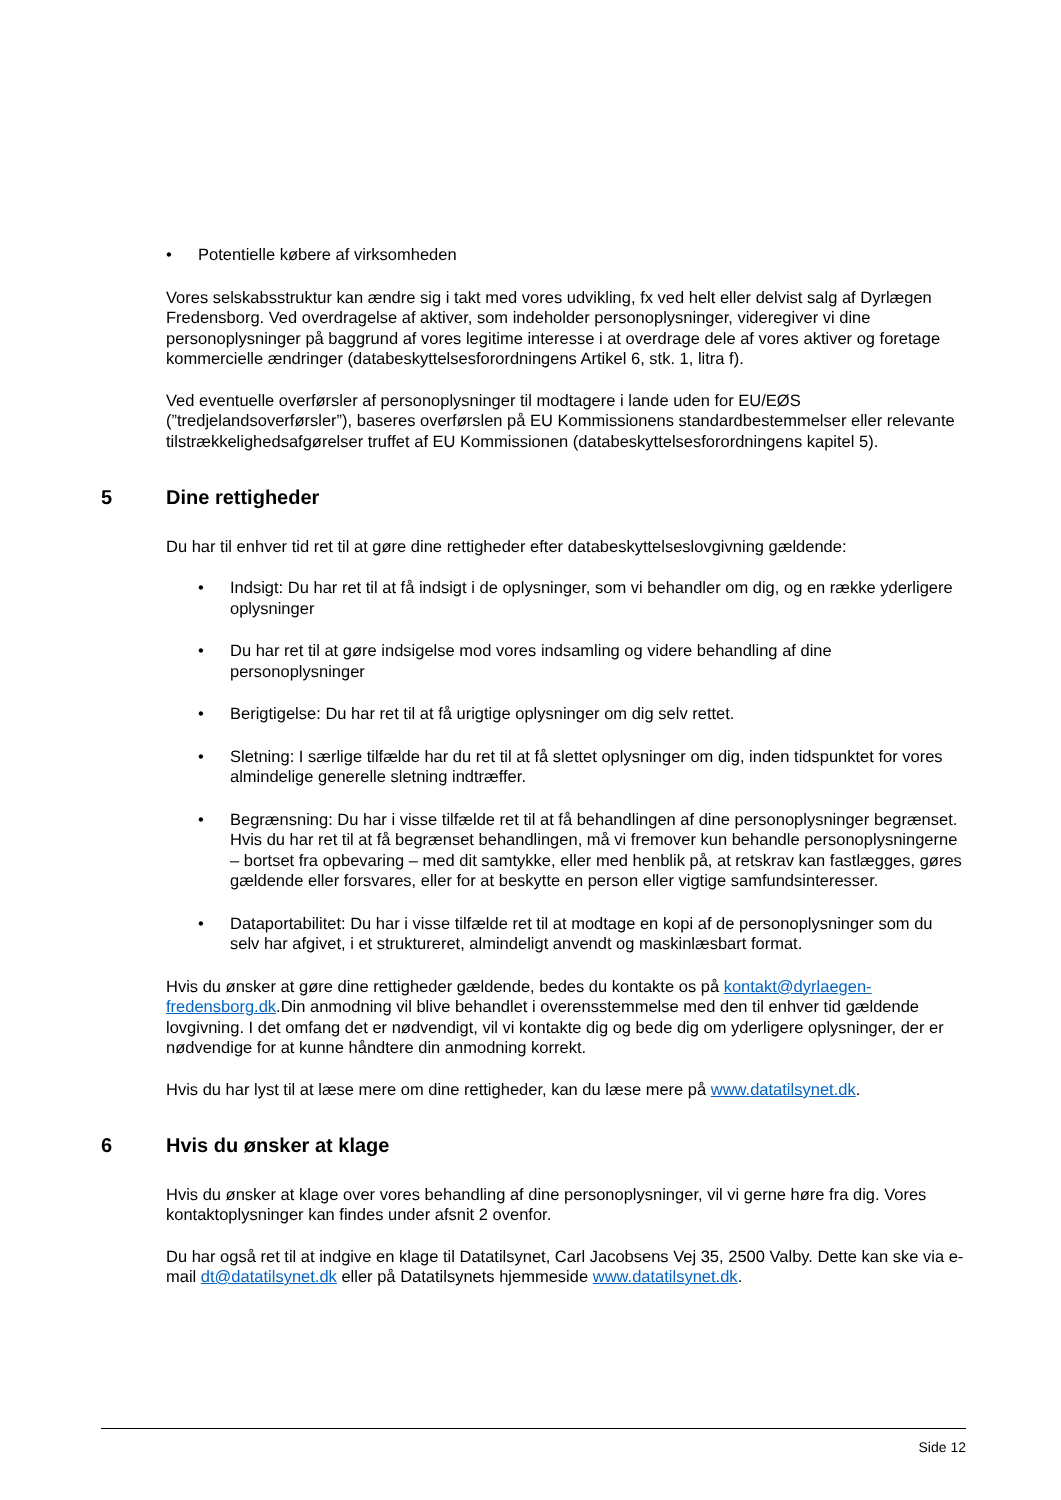• Potentielle købere af virksomheden
Vores selskabsstruktur kan ændre sig i takt med vores udvikling, fx ved helt eller delvist salg af Dyrlægen Fredensborg. Ved overdragelse af aktiver, som indeholder personoplysninger, videregiver vi dine personoplysninger på baggrund af vores legitime interesse i at overdrage dele af vores aktiver og foretage kommercielle ændringer (databeskyttelsesforordningens Artikel 6, stk. 1, litra f).
Ved eventuelle overførsler af personoplysninger til modtagere i lande uden for EU/EØS (”tredjelandsoverførsler”), baseres overførslen på EU Kommissionens standardbestemmelser eller relevante tilstrækkelighedsafgørelser truffet af EU Kommissionen (databeskyttelsesforordningens kapitel 5).
5 Dine rettigheder
Du har til enhver tid ret til at gøre dine rettigheder efter databeskyttelseslovgivning gældende:
• Indsigt: Du har ret til at få indsigt i de oplysninger, som vi behandler om dig, og en række yderligere oplysninger
• Du har ret til at gøre indsigelse mod vores indsamling og videre behandling af dine personoplysninger
• Berigtigelse: Du har ret til at få urigtige oplysninger om dig selv rettet.
• Sletning: I særlige tilfælde har du ret til at få slettet oplysninger om dig, inden tidspunktet for vores almindelige generelle sletning indtræffer.
• Begrænsning: Du har i visse tilfælde ret til at få behandlingen af dine personoplysninger begrænset. Hvis du har ret til at få begrænset behandlingen, må vi fremover kun behandle personoplysningerne – bortset fra opbevaring – med dit samtykke, eller med henblik på, at retskrav kan fastlægges, gøres gældende eller forsvares, eller for at beskytte en person eller vigtige samfundsinteresser.
• Dataportabilitet: Du har i visse tilfælde ret til at modtage en kopi af de personoplysninger som du selv har afgivet, i et struktureret, almindeligt anvendt og maskinlæsbart format.
Hvis du ønsker at gøre dine rettigheder gældende, bedes du kontakte os på kontakt@dyrlaegen-fredensborg.dk.Din anmodning vil blive behandlet i overensstemmelse med den til enhver tid gældende lovgivning. I det omfang det er nødvendigt, vil vi kontakte dig og bede dig om yderligere oplysninger, der er nødvendige for at kunne håndtere din anmodning korrekt.
Hvis du har lyst til at læse mere om dine rettigheder, kan du læse mere på www.datatilsynet.dk.
6 Hvis du ønsker at klage
Hvis du ønsker at klage over vores behandling af dine personoplysninger, vil vi gerne høre fra dig. Vores kontaktoplysninger kan findes under afsnit 2 ovenfor.
Du har også ret til at indgive en klage til Datatilsynet, Carl Jacobsens Vej 35, 2500 Valby. Dette kan ske via e-mail dt@datatilsynet.dk eller på Datatilsynets hjemmeside www.datatilsynet.dk.
Side 12